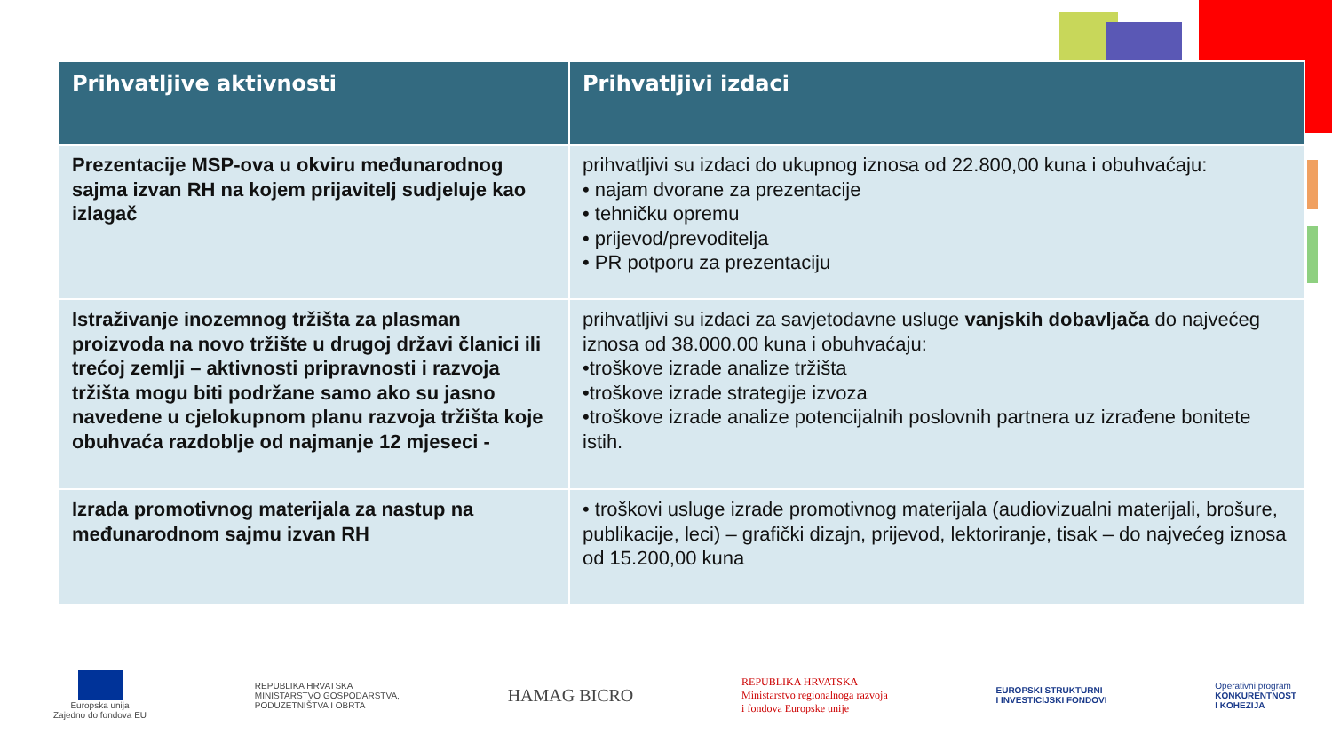| Prihvatljive aktivnosti | Prihvatljivi izdaci |
| --- | --- |
| Prezentacije MSP-ova u okviru međunarodnog sajma izvan RH na kojem prijavitelj sudjeluje kao izlagač | prihvatljivi su izdaci do ukupnog iznosa od 22.800,00 kuna i obuhvaćaju: • najam dvorane za prezentacije • tehničku opremu • prijevod/prevoditelja • PR potporu za prezentaciju |
| Istraživanje inozemnog tržišta za plasman proizvoda na novo tržište u drugoj državi članici ili trećoj zemlji – aktivnosti pripravnosti i razvoja tržišta mogu biti podržane samo ako su jasno navedene u cjelokupnom planu razvoja tržišta koje obuhvaća razdoblje od najmanje 12 mjeseci - | prihvatljivi su izdaci za savjetodavne usluge vanjskih dobavljača do najvećeg iznosa od 38.000.00 kuna i obuhvaćaju: •troškove izrade analize tržišta •troškove izrade strategije izvoza •troškove izrade analize potencijalnih poslovnih partnera uz izrađene bonitete istih. |
| Izrada promotivnog materijala za nastup na međunarodnom sajmu izvan RH | • troškovi usluge izrade promotivnog materijala (audiovizualni materijali, brošure, publikacije, leci) – grafički dizajn, prijevod, lektoriranje, tisak – do najvećeg iznosa od 15.200,00 kuna |
Europska unija
Zajedno do fondova EU
REPUBLIKA HRVATSKA
MINISTARSTVO GOSPODARSTVA,
PODUZETNIŠTVA I OBRTA
HAMAG BICRO
REPUBLIKA HRVATSKA
Ministarstvo regionalnoga razvoja
i fondova Europske unije
EUROPSKI STRUKTURNI
I INVESTICIJSKI FONDOVI
Operativni program
KONKURENTNOST
I KOHEZIJA